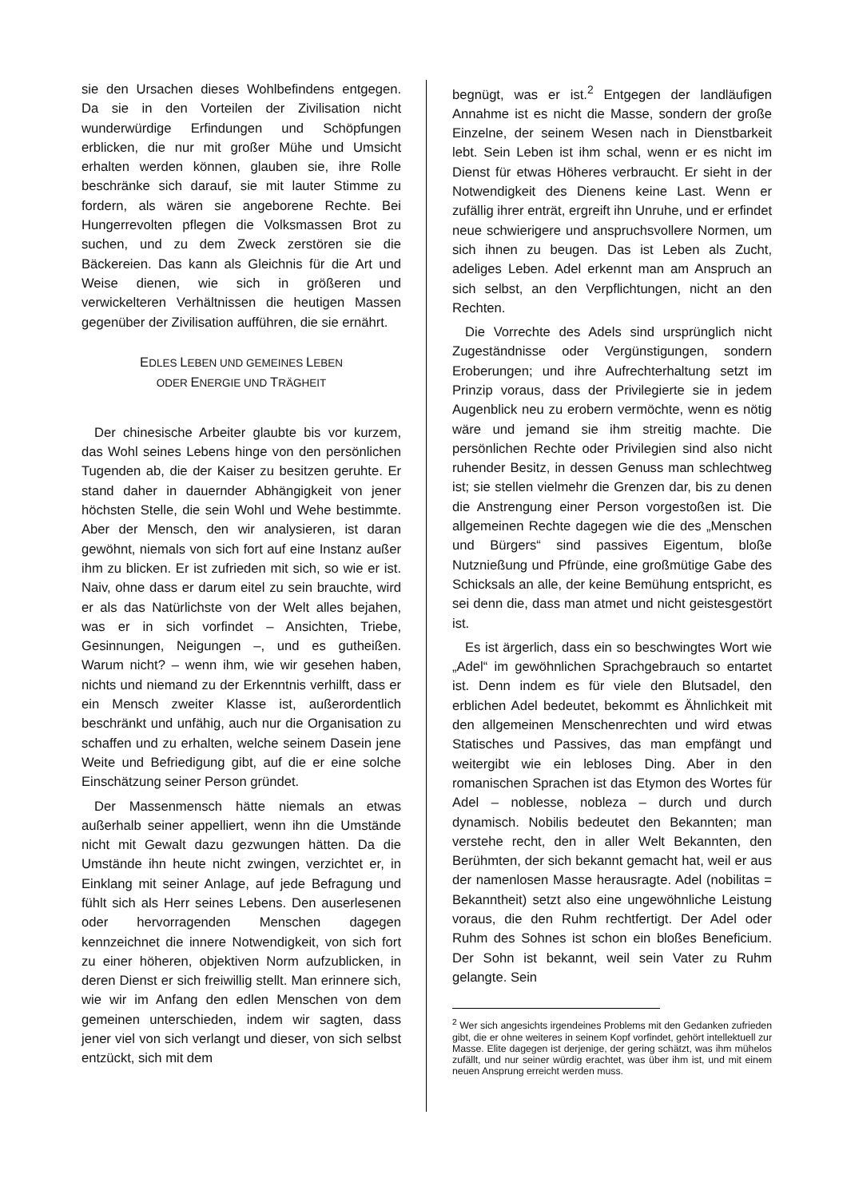sie den Ursachen dieses Wohlbefindens entgegen. Da sie in den Vorteilen der Zivilisation nicht wunderwürdige Erfindungen und Schöpfungen erblicken, die nur mit großer Mühe und Umsicht erhalten werden können, glauben sie, ihre Rolle beschränke sich darauf, sie mit lauter Stimme zu fordern, als wären sie angeborene Rechte. Bei Hungerrevolten pflegen die Volksmassen Brot zu suchen, und zu dem Zweck zerstören sie die Bäckereien. Das kann als Gleichnis für die Art und Weise dienen, wie sich in größeren und verwickelteren Verhältnissen die heutigen Massen gegenüber der Zivilisation aufführen, die sie ernährt.
EDLES LEBEN UND GEMEINES LEBEN
ODER ENERGIE UND TRÄGHEIT
Der chinesische Arbeiter glaubte bis vor kurzem, das Wohl seines Lebens hinge von den persönlichen Tugenden ab, die der Kaiser zu besitzen geruhte. Er stand daher in dauernder Abhängigkeit von jener höchsten Stelle, die sein Wohl und Wehe bestimmte. Aber der Mensch, den wir analysieren, ist daran gewöhnt, niemals von sich fort auf eine Instanz außer ihm zu blicken. Er ist zufrieden mit sich, so wie er ist. Naiv, ohne dass er darum eitel zu sein brauchte, wird er als das Natürlichste von der Welt alles bejahen, was er in sich vorfindet – Ansichten, Triebe, Gesinnungen, Neigungen –, und es gutheißen. Warum nicht? – wenn ihm, wie wir gesehen haben, nichts und niemand zu der Erkenntnis verhilft, dass er ein Mensch zweiter Klasse ist, außerordentlich beschränkt und unfähig, auch nur die Organisation zu schaffen und zu erhalten, welche seinem Dasein jene Weite und Befriedigung gibt, auf die er eine solche Einschätzung seiner Person gründet.
Der Massenmensch hätte niemals an etwas außerhalb seiner appelliert, wenn ihn die Umstände nicht mit Gewalt dazu gezwungen hätten. Da die Umstände ihn heute nicht zwingen, verzichtet er, in Einklang mit seiner Anlage, auf jede Befragung und fühlt sich als Herr seines Lebens. Den auserlesenen oder hervorragenden Menschen dagegen kennzeichnet die innere Notwendigkeit, von sich fort zu einer höheren, objektiven Norm aufzublicken, in deren Dienst er sich freiwillig stellt. Man erinnere sich, wie wir im Anfang den edlen Menschen von dem gemeinen unterschieden, indem wir sagten, dass jener viel von sich verlangt und dieser, von sich selbst entzückt, sich mit dem
begnügt, was er ist.<sup>2</sup> Entgegen der landläufigen Annahme ist es nicht die Masse, sondern der große Einzelne, der seinem Wesen nach in Dienstbarkeit lebt. Sein Leben ist ihm schal, wenn er es nicht im Dienst für etwas Höheres verbraucht. Er sieht in der Notwendigkeit des Dienens keine Last. Wenn er zufällig ihrer enträt, ergreift ihn Unruhe, und er erfindet neue schwierigere und anspruchsvollere Normen, um sich ihnen zu beugen. Das ist Leben als Zucht, adeliges Leben. Adel erkennt man am Anspruch an sich selbst, an den Verpflichtungen, nicht an den Rechten.
Die Vorrechte des Adels sind ursprünglich nicht Zugeständnisse oder Vergünstigungen, sondern Eroberungen; und ihre Aufrechterhaltung setzt im Prinzip voraus, dass der Privilegierte sie in jedem Augenblick neu zu erobern vermöchte, wenn es nötig wäre und jemand sie ihm streitig machte. Die persönlichen Rechte oder Privilegien sind also nicht ruhender Besitz, in dessen Genuss man schlechtweg ist; sie stellen vielmehr die Grenzen dar, bis zu denen die Anstrengung einer Person vorgestoßen ist. Die allgemeinen Rechte dagegen wie die des „Menschen und Bürgers“ sind passives Eigentum, bloße Nutznießung und Pfründe, eine großmütige Gabe des Schicksals an alle, der keine Bemühung entspricht, es sei denn die, dass man atmet und nicht geistesgestört ist.
Es ist ärgerlich, dass ein so beschwingtes Wort wie „Adel“ im gewöhnlichen Sprachgebrauch so entartet ist. Denn indem es für viele den Blutsadel, den erblichen Adel bedeutet, bekommt es Ähnlichkeit mit den allgemeinen Menschenrechten und wird etwas Statisches und Passives, das man empfängt und weitergibt wie ein lebloses Ding. Aber in den romanischen Sprachen ist das Etymon des Wortes für Adel – noblesse, nobleza – durch und durch dynamisch. Nobilis bedeutet den Bekannten; man verstehe recht, den in aller Welt Bekannten, den Berühmten, der sich bekannt gemacht hat, weil er aus der namenlosen Masse herausragte. Adel (nobilitas = Bekanntheit) setzt also eine ungewöhnliche Leistung voraus, die den Ruhm rechtfertigt. Der Adel oder Ruhm des Sohnes ist schon ein bloßes Beneficium. Der Sohn ist bekannt, weil sein Vater zu Ruhm gelangte. Sein
<sup>2</sup> Wer sich angesichts irgendeines Problems mit den Gedanken zufrieden gibt, die er ohne weiteres in seinem Kopf vorfindet, gehört intellektuell zur Masse. Elite dagegen ist derjenige, der gering schätzt, was ihm mühelos zufällt, und nur seiner würdig erachtet, was über ihm ist, und mit einem neuen Ansprung erreicht werden muss.